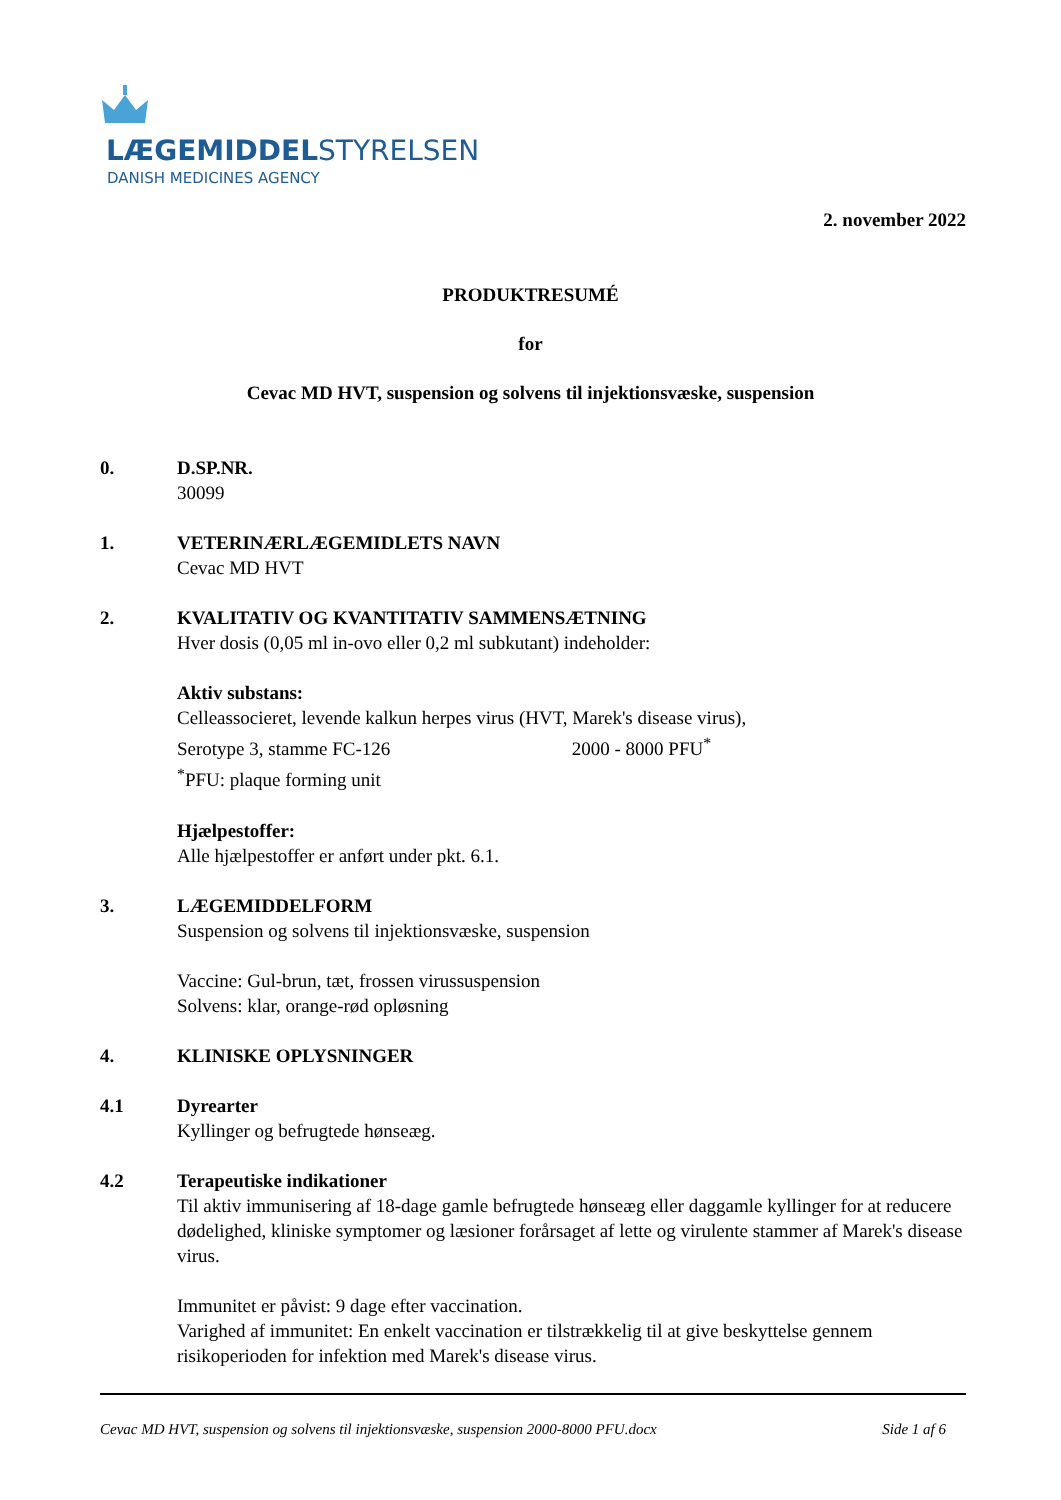LÆGEMIDDELSTYRELSEN
DANISH MEDICINES AGENCY
2. november 2022
PRODUKTRESUMÉ
for
Cevac MD HVT, suspension og solvens til injektionsvæske, suspension
0. D.SP.NR.
30099
1. VETERINÆRLÆGEMIDLETS NAVN
Cevac MD HVT
2. KVALITATIV OG KVANTITATIV SAMMENSÆTNING
Hver dosis (0,05 ml in-ovo eller 0,2 ml subkutant) indeholder:
Aktiv substans:
Celleassocieret, levende kalkun herpes virus (HVT, Marek's disease virus),
Serotype 3, stamme FC-126 2000 - 8000 PFU<sup>*</sup>
<sup>*</sup> PFU: plaque forming unit
Hjælpestoffer:
Alle hjælpestoffer er anført under pkt. 6.1.
3. LÆGEMIDDELFORM
Suspension og solvens til injektionsvæske, suspension
Vaccine: Gul-brun, tæt, frossen virussuspension
Solvens: klar, orange-rød opløsning
4. KLINISKE OPLYSNINGER
4.1 Dyrearter
Kyllinger og befrugtede hønseæg.
4.2 Terapeutiske indikationer
Til aktiv immunisering af 18-dage gamle befrugtede hønseæg eller daggamle kyllinger for at reducere dødelighed, kliniske symptomer og læsioner forårsaget af lette og virulente stammer af Marek's disease virus.
Immunitet er påvist: 9 dage efter vaccination.
Varighed af immunitet: En enkelt vaccination er tilstrækkelig til at give beskyttelse gennem risikoperioden for infektion med Marek's disease virus.
Cevac MD HVT, suspension og solvens til injektionsvæske, suspension 2000-8000 PFU.docx Side 1 af 6